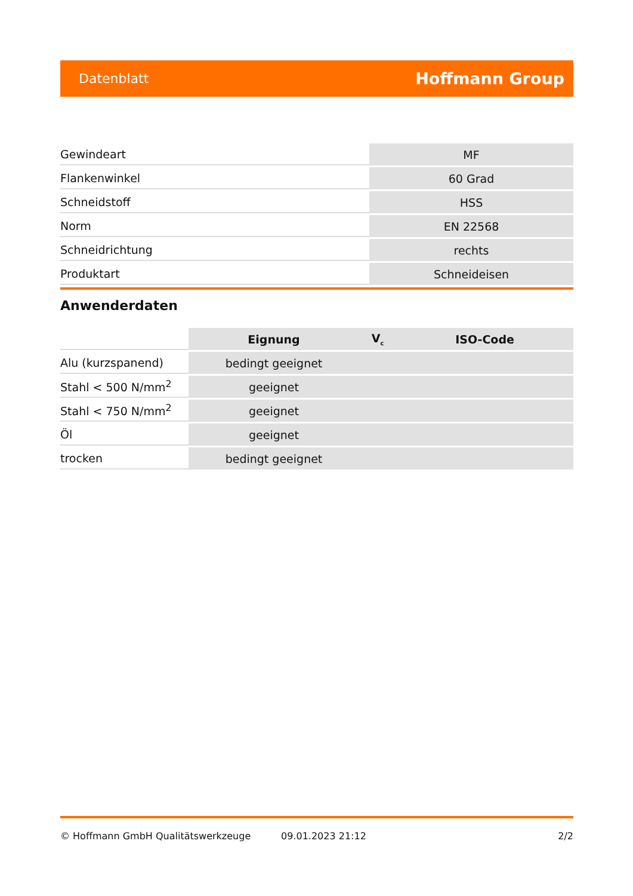Datenblatt Hoffmann Group
| Gewindeart | MF |
| Flankenwinkel | 60 Grad |
| Schneidstoff | HSS |
| Norm | EN 22568 |
| Schneidrichtung | rechts |
| Produktart | Schneideisen |
Anwenderdaten
| | Eignung | V<sub>c</sub> | ISO-Code |
| --- | --- | --- | --- |
| Alu (kurzspanend) | bedingt geeignet | | |
| Stahl < 500 N/mm<sup>2</sup> | geeignet | | |
| Stahl < 750 N/mm<sup>2</sup> | geeignet | | |
| Öl | geeignet | | |
| trocken | bedingt geeignet | | |
© Hoffmann GmbH Qualitätswerkzeuge 09.01.2023 21:12 2/2